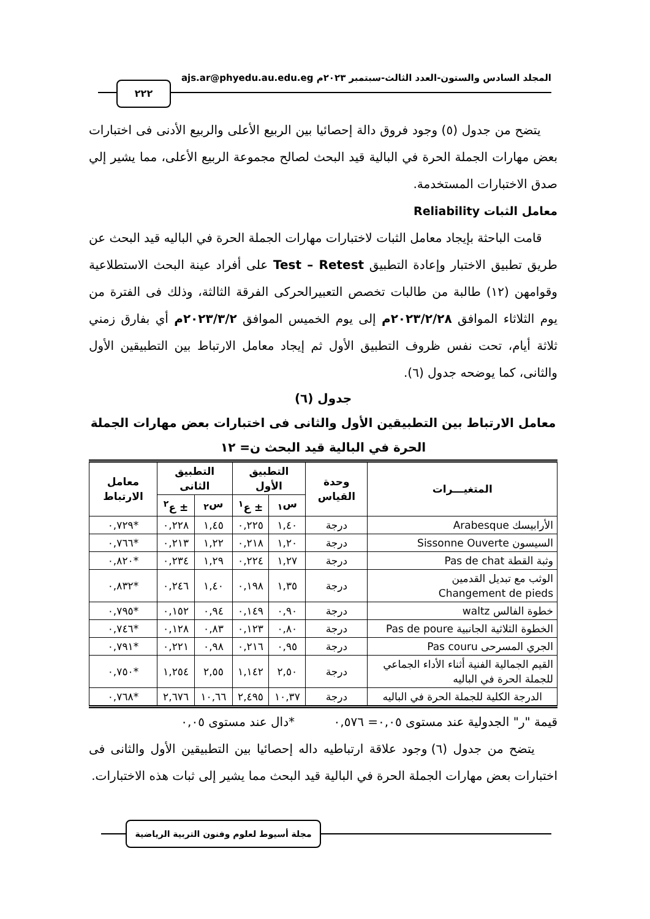المجلد السادس والستون-العدد الثالث-سبتمبر ٢٠٢٣م ajs.ar@phyedu.au.edu.eg
٢٢٢
يتضح من جدول (٥) وجود فروق دالة إحصائيا بين الربيع الأعلى والربيع الأدنى فى اختبارات بعض مهارات الجملة الحرة في البالية قيد البحث لصالح مجموعة الربيع الأعلى، مما يشير إلي صدق الاختبارات المستخدمة.
معامل الثبات Reliability
قامت الباحثة بإيجاد معامل الثبات لاختبارات مهارات الجملة الحرة في الباليه قيد البحث عن طريق تطبيق الاختبار وإعادة التطبيق Test – Retest على أفراد عينة البحث الاستطلاعية وقوامهن (١٢) طالبة من طالبات تخصص التعبيرالحركى الفرقة الثالثة، وذلك فى الفترة من يوم الثلاثاء الموافق ٢٠٢٣/٢/٢٨م إلى يوم الخميس الموافق ٢٠٢٣/٣/٢م أي بفارق زمني ثلاثة أيام، تحت نفس ظروف التطبيق الأول ثم إيجاد معامل الارتباط بين التطبيقين الأول والثانى، كما يوضحه جدول (٦).
جدول (٦)
معامل الارتباط بين التطبيقين الأول والثانى فى اختبارات بعض مهارات الجملة الحرة في البالية قيد البحث ن= ١٢
| المتغيـــرات | وحدة القياس | التطبيق الأول | | التطبيق الثانى | | معامل الارتباط |
| --- | --- | --- | --- | --- | --- | --- |
| | | س<sub>١</sub> | ± ع<sup>١</sup> | س<sub>٢</sub> | ± ع<sup>٢</sup> | |
| الأرابيسك Arabesque | درجة | ١,٤٠ | ٠,٢٢٥ | ١,٤٥ | ٠,٢٢٨ | *٠,٧٢٩ |
| السيسون Sissonne Ouverte | درجة | ١,٢٠ | ٠,٢١٨ | ١,٢٢ | ٠,٢١٣ | *٠,٧٦٦ |
| وثبة القطة Pas de chat | درجة | ١,٢٧ | ٠,٢٢٤ | ١,٢٩ | ٠,٢٣٤ | *٠,٨٢٠ |
| الوثب مع تبديل القدمين Changement de pieds | درجة | ١,٣٥ | ٠,١٩٨ | ١,٤٠ | ٠,٢٤٦ | *٠,٨٣٢ |
| خطوة الفالس waltz | درجة | ٠,٩٠ | ٠,١٤٩ | ٠,٩٤ | ٠,١٥٢ | *٠,٧٩٥ |
| الخطوة الثلاثية الجانبية Pas de poure | درجة | ٠,٨٠ | ٠,١٢٣ | ٠,٨٣ | ٠,١٢٨ | *٠,٧٤٦ |
| الجري المسرحى Pas couru | درجة | ٠,٩٥ | ٠,٢١٦ | ٠,٩٨ | ٠,٢٢١ | *٠,٧٩١ |
| القيم الجمالية الفنية أثناء الأداء الجماعي للجملة الحرة في الباليه | درجة | ٢,٥٠ | ١,١٤٢ | ٢,٥٥ | ١,٢٥٤ | *٠,٧٥٠ |
| الدرجة الكلية للجملة الحرة في الباليه | درجة | ١٠,٣٧ | ٢,٤٩٥ | ١٠,٦٦ | ٢,٦٧٦ | *٠,٧٦٨ |
قيمة "ر" الجدولية عند مستوى ٠,٠٥= ٠,٥٧٦ *دال عند مستوى ٠,٠٥
يتضح من جدول (٦) وجود علاقة ارتباطيه داله إحصائيا بين التطبيقين الأول والثانى فى اختبارات بعض مهارات الجملة الحرة في البالية قيد البحث مما يشير إلى ثبات هذه الاختبارات.
مجلة أسيوط لعلوم وفنون التربية الرياضية